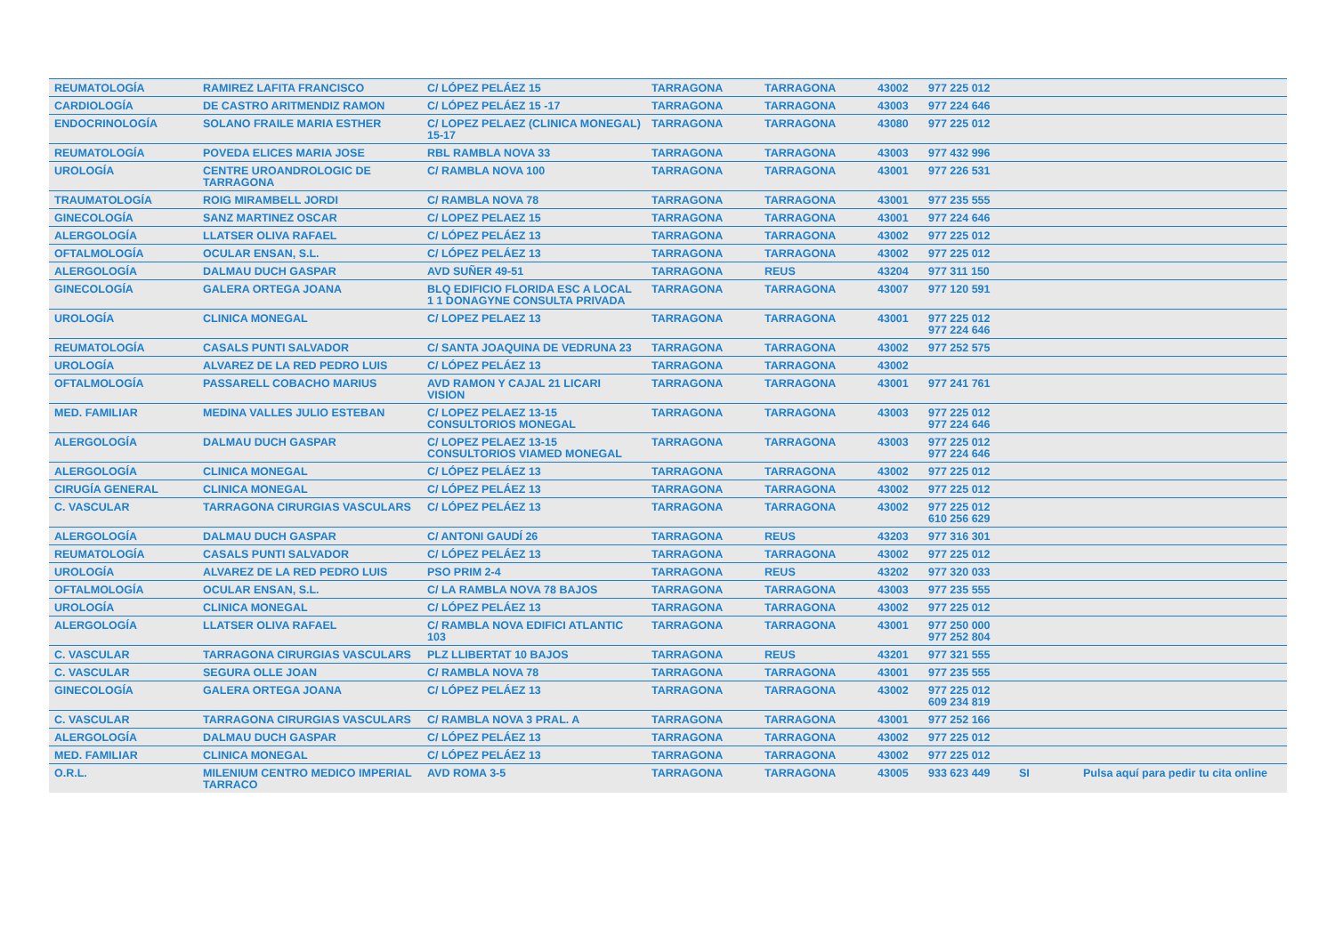| REUMATOLOGÍA | RAMIREZ LAFITA FRANCISCO | C/ LÓPEZ PELÁEZ 15 | TARRAGONA | TARRAGONA | 43002 | 977 225 012 | | |
| CARDIOLOGÍA | DE CASTRO ARITMENDIZ RAMON | C/ LÓPEZ PELÁEZ 15 -17 | TARRAGONA | TARRAGONA | 43003 | 977 224 646 | | |
| ENDOCRINOLOGÍA | SOLANO FRAILE MARIA ESTHER | C/ LOPEZ PELAEZ (CLINICA MONEGAL) 15-17 | TARRAGONA | TARRAGONA | 43080 | 977 225 012 | | |
| REUMATOLOGÍA | POVEDA ELICES MARIA JOSE | RBL RAMBLA NOVA 33 | TARRAGONA | TARRAGONA | 43003 | 977 432 996 | | |
| UROLOGÍA | CENTRE UROANDROLOGIC DE TARRAGONA | C/ RAMBLA NOVA 100 | TARRAGONA | TARRAGONA | 43001 | 977 226 531 | | |
| TRAUMATOLOGÍA | ROIG MIRAMBELL JORDI | C/ RAMBLA NOVA 78 | TARRAGONA | TARRAGONA | 43001 | 977 235 555 | | |
| GINECOLOGÍA | SANZ MARTINEZ OSCAR | C/ LOPEZ PELAEZ 15 | TARRAGONA | TARRAGONA | 43001 | 977 224 646 | | |
| ALERGOLOGÍA | LLATSER OLIVA RAFAEL | C/ LÓPEZ PELÁEZ 13 | TARRAGONA | TARRAGONA | 43002 | 977 225 012 | | |
| OFTALMOLOGÍA | OCULAR ENSAN, S.L. | C/ LÓPEZ PELÁEZ 13 | TARRAGONA | TARRAGONA | 43002 | 977 225 012 | | |
| ALERGOLOGÍA | DALMAU DUCH GASPAR | AVD SUÑER 49-51 | TARRAGONA | REUS | 43204 | 977 311 150 | | |
| GINECOLOGÍA | GALERA ORTEGA JOANA | BLQ EDIFICIO FLORIDA ESC A LOCAL 1 1 DONAGYNE CONSULTA PRIVADA | TARRAGONA | TARRAGONA | 43007 | 977 120 591 | | |
| UROLOGÍA | CLINICA MONEGAL | C/ LOPEZ PELAEZ 13 | TARRAGONA | TARRAGONA | 43001 | 977 225 012 977 224 646 | | |
| REUMATOLOGÍA | CASALS PUNTI SALVADOR | C/ SANTA JOAQUINA DE VEDRUNA 23 | TARRAGONA | TARRAGONA | 43002 | 977 252 575 | | |
| UROLOGÍA | ALVAREZ DE LA RED PEDRO LUIS | C/ LÓPEZ PELÁEZ 13 | TARRAGONA | TARRAGONA | 43002 | | | |
| OFTALMOLOGÍA | PASSARELL COBACHO MARIUS | AVD RAMON Y CAJAL 21 LICARI VISION | TARRAGONA | TARRAGONA | 43001 | 977 241 761 | | |
| MED. FAMILIAR | MEDINA VALLES JULIO ESTEBAN | C/ LOPEZ PELAEZ 13-15 CONSULTORIOS MONEGAL | TARRAGONA | TARRAGONA | 43003 | 977 225 012 977 224 646 | | |
| ALERGOLOGÍA | DALMAU DUCH GASPAR | C/ LOPEZ PELAEZ 13-15 CONSULTORIOS VIAMED MONEGAL | TARRAGONA | TARRAGONA | 43003 | 977 225 012 977 224 646 | | |
| ALERGOLOGÍA | CLINICA MONEGAL | C/ LÓPEZ PELÁEZ 13 | TARRAGONA | TARRAGONA | 43002 | 977 225 012 | | |
| CIRUGÍA GENERAL | CLINICA MONEGAL | C/ LÓPEZ PELÁEZ 13 | TARRAGONA | TARRAGONA | 43002 | 977 225 012 | | |
| C. VASCULAR | TARRAGONA CIRURGIAS VASCULARS | C/ LÓPEZ PELÁEZ 13 | TARRAGONA | TARRAGONA | 43002 | 977 225 012 610 256 629 | | |
| ALERGOLOGÍA | DALMAU DUCH GASPAR | C/ ANTONI GAUDÍ 26 | TARRAGONA | REUS | 43203 | 977 316 301 | | |
| REUMATOLOGÍA | CASALS PUNTI SALVADOR | C/ LÓPEZ PELÁEZ 13 | TARRAGONA | TARRAGONA | 43002 | 977 225 012 | | |
| UROLOGÍA | ALVAREZ DE LA RED PEDRO LUIS | PSO PRIM 2-4 | TARRAGONA | REUS | 43202 | 977 320 033 | | |
| OFTALMOLOGÍA | OCULAR ENSAN, S.L. | C/ LA RAMBLA NOVA 78 BAJOS | TARRAGONA | TARRAGONA | 43003 | 977 235 555 | | |
| UROLOGÍA | CLINICA MONEGAL | C/ LÓPEZ PELÁEZ 13 | TARRAGONA | TARRAGONA | 43002 | 977 225 012 | | |
| ALERGOLOGÍA | LLATSER OLIVA RAFAEL | C/ RAMBLA NOVA EDIFICI ATLANTIC 103 | TARRAGONA | TARRAGONA | 43001 | 977 250 000 977 252 804 | | |
| C. VASCULAR | TARRAGONA CIRURGIAS VASCULARS | PLZ LLIBERTAT 10 BAJOS | TARRAGONA | REUS | 43201 | 977 321 555 | | |
| C. VASCULAR | SEGURA OLLE JOAN | C/ RAMBLA NOVA 78 | TARRAGONA | TARRAGONA | 43001 | 977 235 555 | | |
| GINECOLOGÍA | GALERA ORTEGA JOANA | C/ LÓPEZ PELÁEZ 13 | TARRAGONA | TARRAGONA | 43002 | 977 225 012 609 234 819 | | |
| C. VASCULAR | TARRAGONA CIRURGIAS VASCULARS | C/ RAMBLA NOVA 3 PRAL. A | TARRAGONA | TARRAGONA | 43001 | 977 252 166 | | |
| ALERGOLOGÍA | DALMAU DUCH GASPAR | C/ LÓPEZ PELÁEZ 13 | TARRAGONA | TARRAGONA | 43002 | 977 225 012 | | |
| MED. FAMILIAR | CLINICA MONEGAL | C/ LÓPEZ PELÁEZ 13 | TARRAGONA | TARRAGONA | 43002 | 977 225 012 | | |
| O.R.L. | MILENIUM CENTRO MEDICO IMPERIAL TARRACO | AVD ROMA 3-5 | TARRAGONA | TARRAGONA | 43005 | 933 623 449 | SI | Pulsa aquí para pedir tu cita online |